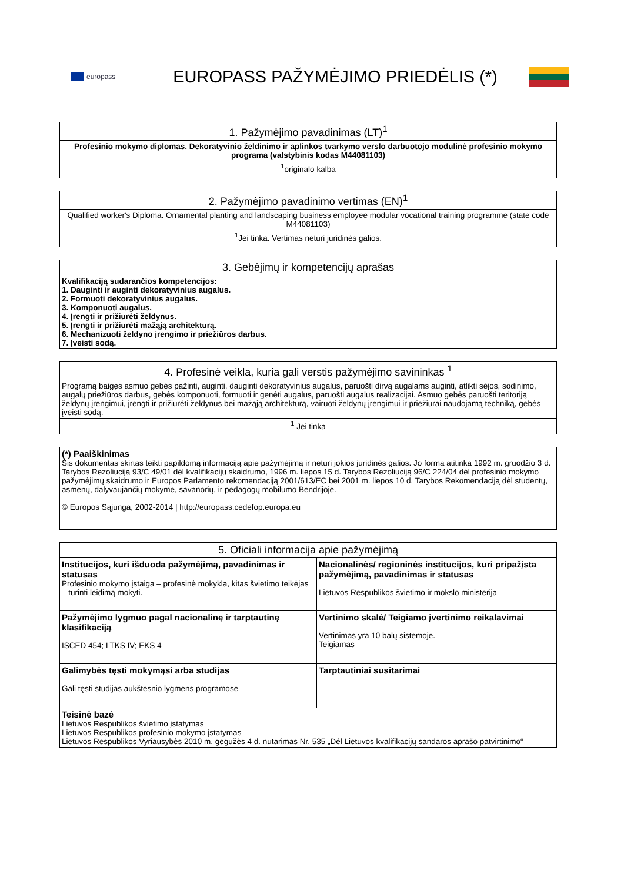europass
EUROPASS PAŽYMĖJIMO PRIEDĖLIS (*)
| 1. Pažymėjimo pavadinimas (LT)<sup>1</sup> |
| --- |
| Profesinio mokymo diplomas. Dekoratyvinio želdinimo ir aplinkos tvarkymo verslo darbuotojo modulinė profesinio mokymo programa (valstybinis kodas M44081103) |
| <sup>1</sup> originalo kalba |
| 2. Pažymėjimo pavadinimo vertimas (EN)<sup>1</sup> |
| --- |
| Qualified worker's Diploma. Ornamental planting and landscaping business employee modular vocational training programme (state code M44081103) |
| <sup>1</sup> Jei tinka. Vertimas neturi juridinės galios. |
| 3. Gebėjimų ir kompetencijų aprašas |
| --- |
| Kvalifikaciją sudarančios kompetencijos: 1. Dauginti ir auginti dekoratyvinius augalus. 2. Formuoti dekoratyvinius augalus. 3. Komponuoti augalus. 4. Įrengti ir prižiūrėti želdynus. 5. Įrengti ir prižiūrėti mažąją architektūrą. 6. Mechanizuoti želdyno įrengimo ir priežiūros darbus. 7. Įveisti sodą. |
| 4. Profesinė veikla, kuria gali verstis pažymėjimo savininkas <sup>1</sup> |
| --- |
| Programą baigęs asmuo gebės pažinti, auginti, dauginti dekoratyvinius augalus, paruošti dirvą augalams auginti, atlikti sėjos, sodinimo, augalų priežiūros darbus, gebės komponuoti, formuoti ir genėti augalus, paruošti augalus realizacijai. Asmuo gebės paruošti teritoriją želdynų įrengimui, įrengti ir prižiūrėti želdynus bei mažąją architektūrą, vairuoti želdynų įrengimui ir priežiūrai naudojamą techniką, gebės įveisti sodą. |
| <sup>1</sup> Jei tinka |
| (*) Paaiškinimas Šis dokumentas skirtas teikti papildomą informaciją apie pažymėjimą ir neturi jokios juridinės galios. Jo forma atitinka 1992 m. gruodžio 3 d. Tarybos Rezoliuciją 93/C 49/01 dėl kvalifikacijų skaidrumo, 1996 m. liepos 15 d. Tarybos Rezoliuciją 96/C 224/04 dėl profesinio mokymo pažymėjimų skaidrumo ir Europos Parlamento rekomendaciją 2001/613/EC bei 2001 m. liepos 10 d. Tarybos Rekomendaciją dėl studentų, asmenų, dalyvaujančių mokyme, savanorių, ir pedagogų mobilumo Bendrijoje. © Europos Sąjunga, 2002-2014 / http://europass.cedefop.europa.eu |
| 5. Oficiali informacija apie pažymėjimą | |
| --- | --- |
| Institucijos, kuri išduoda pažymėjimą, pavadinimas ir statusas Profesinio mokymo įstaiga – profesinė mokykla, kitas švietimo teikėjas – turinti leidimą mokyti. | Nacionalinės/ regioninės institucijos, kuri pripažįsta pažymėjimą, pavadinimas ir statusas Lietuvos Respublikos švietimo ir mokslo ministerija |
| Pažymėjimo lygmuo pagal nacionalinę ir tarptautinę klasifikaciją ISCED 454; LTKS IV; EKS 4 | Vertinimo skalė/ Teigiamo įvertinimo reikalavimai Vertinimas yra 10 balų sistemoje. Teigiamas |
| Galimybės tęsti mokymąsi arba studijas Gali tęsti studijas aukštesnio lygmens programose | Tarptautiniai susitarimai |
| Teisinė bazė Lietuvos Respublikos švietimo įstatymas Lietuvos Respublikos profesinio mokymo įstatymas Lietuvos Respublikos Vyriausybės 2010 m. gegužės 4 d. nutarimas Nr. 535 „Dėl Lietuvos kvalifikacijų sandaros aprašo patvirtinimo“ | |